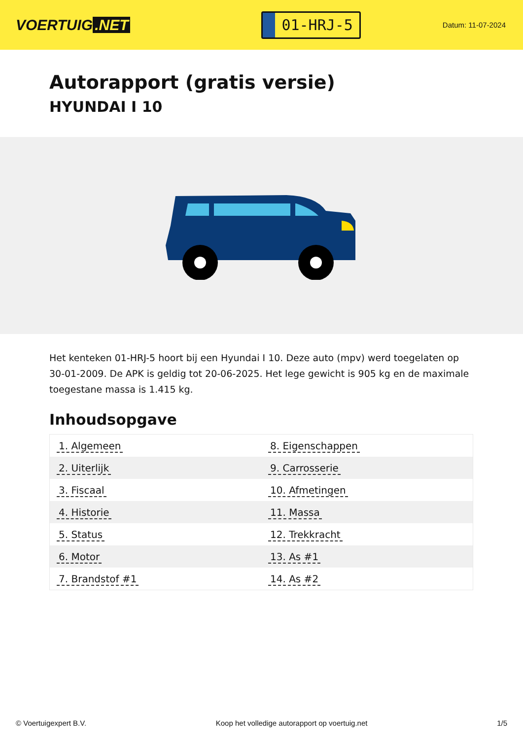VOERTUIG.NET
01-HRJ-5
Datum: 11-07-2024
Autorapport (gratis versie)
HYUNDAI I 10
Het kenteken 01-HRJ-5 hoort bij een Hyundai I 10. Deze auto (mpv) werd toegelaten op 30-01-2009. De APK is geldig tot 20-06-2025. Het lege gewicht is 905 kg en de maximale toegestane massa is 1.415 kg.
Inhoudsopgave
| 1. Algemeen | 8. Eigenschappen |
| 2. Uiterlijk | 9. Carrosserie |
| 3. Fiscaal | 10. Afmetingen |
| 4. Historie | 11. Massa |
| 5. Status | 12. Trekkracht |
| 6. Motor | 13. As #1 |
| 7. Brandstof #1 | 14. As #2 |
© Voertuigexpert B.V. Koop het volledige autorapport op voertuig.net 1/5